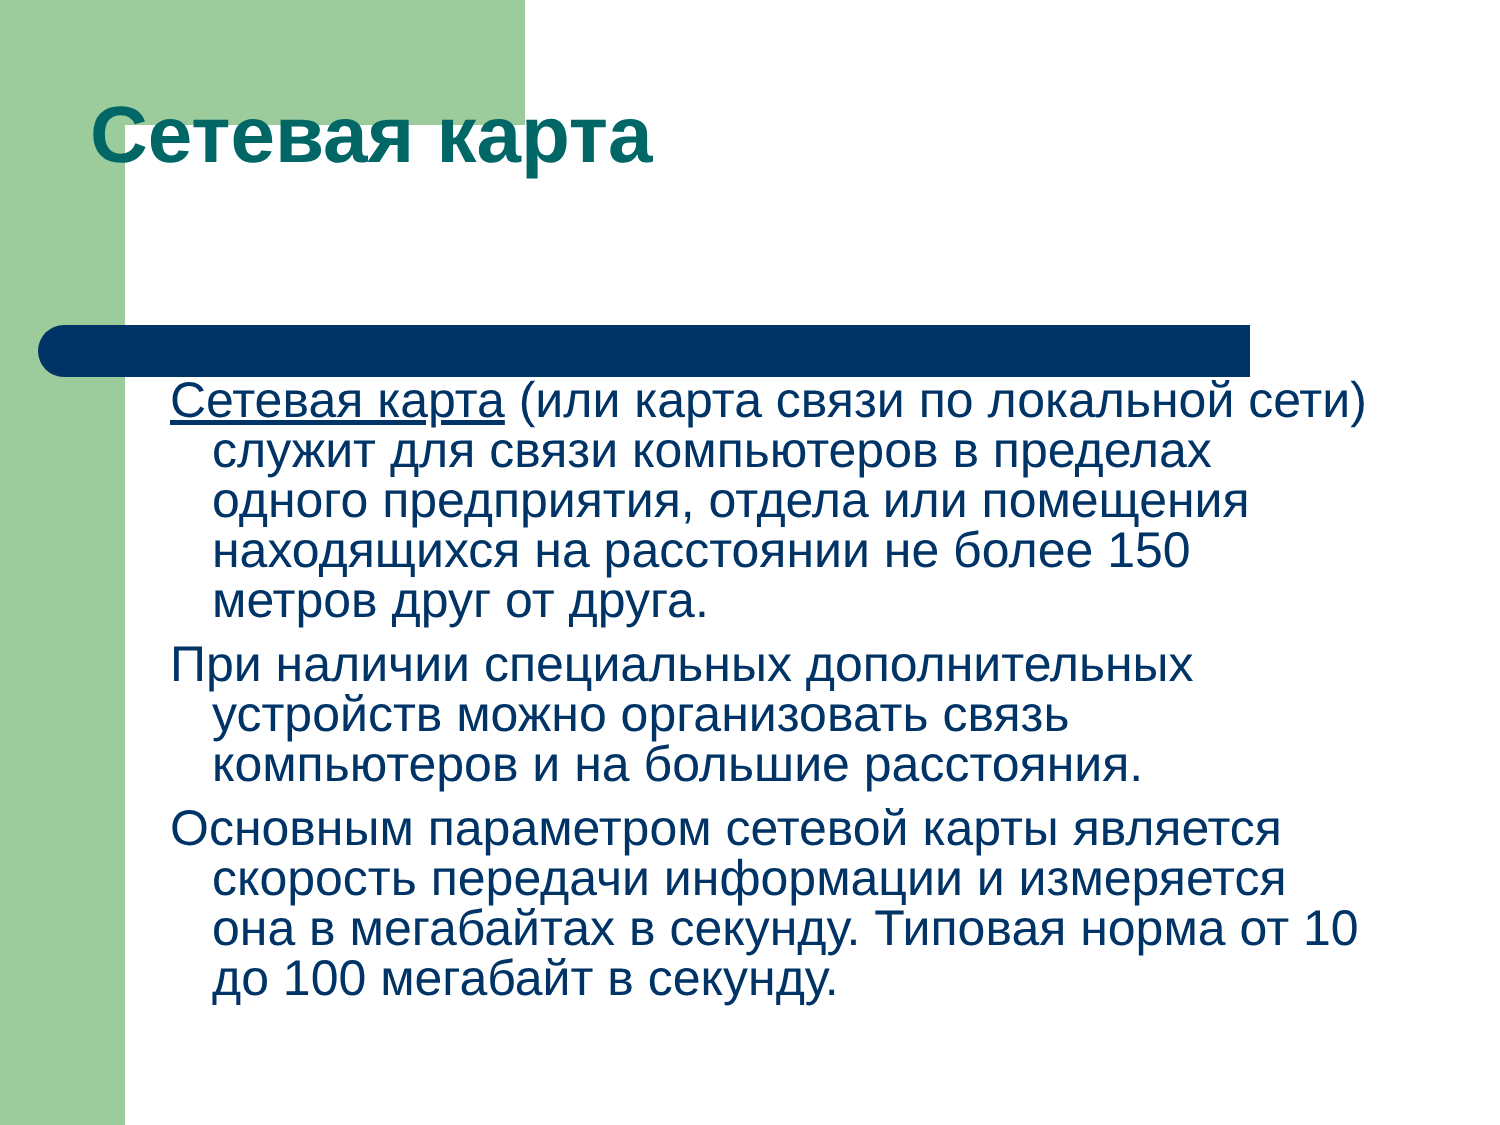Сетевая карта
Сетевая карта (или карта связи по локальной сети) служит для связи компьютеров в пределах одного предприятия, отдела или помещения находящихся на расстоянии не более 150 метров друг от друга.
При наличии специальных дополнительных устройств можно организовать связь компьютеров и на большие расстояния.
Основным параметром сетевой карты является скорость передачи информации и измеряется она в мегабайтах в секунду. Типовая норма от 10 до 100 мегабайт в секунду.